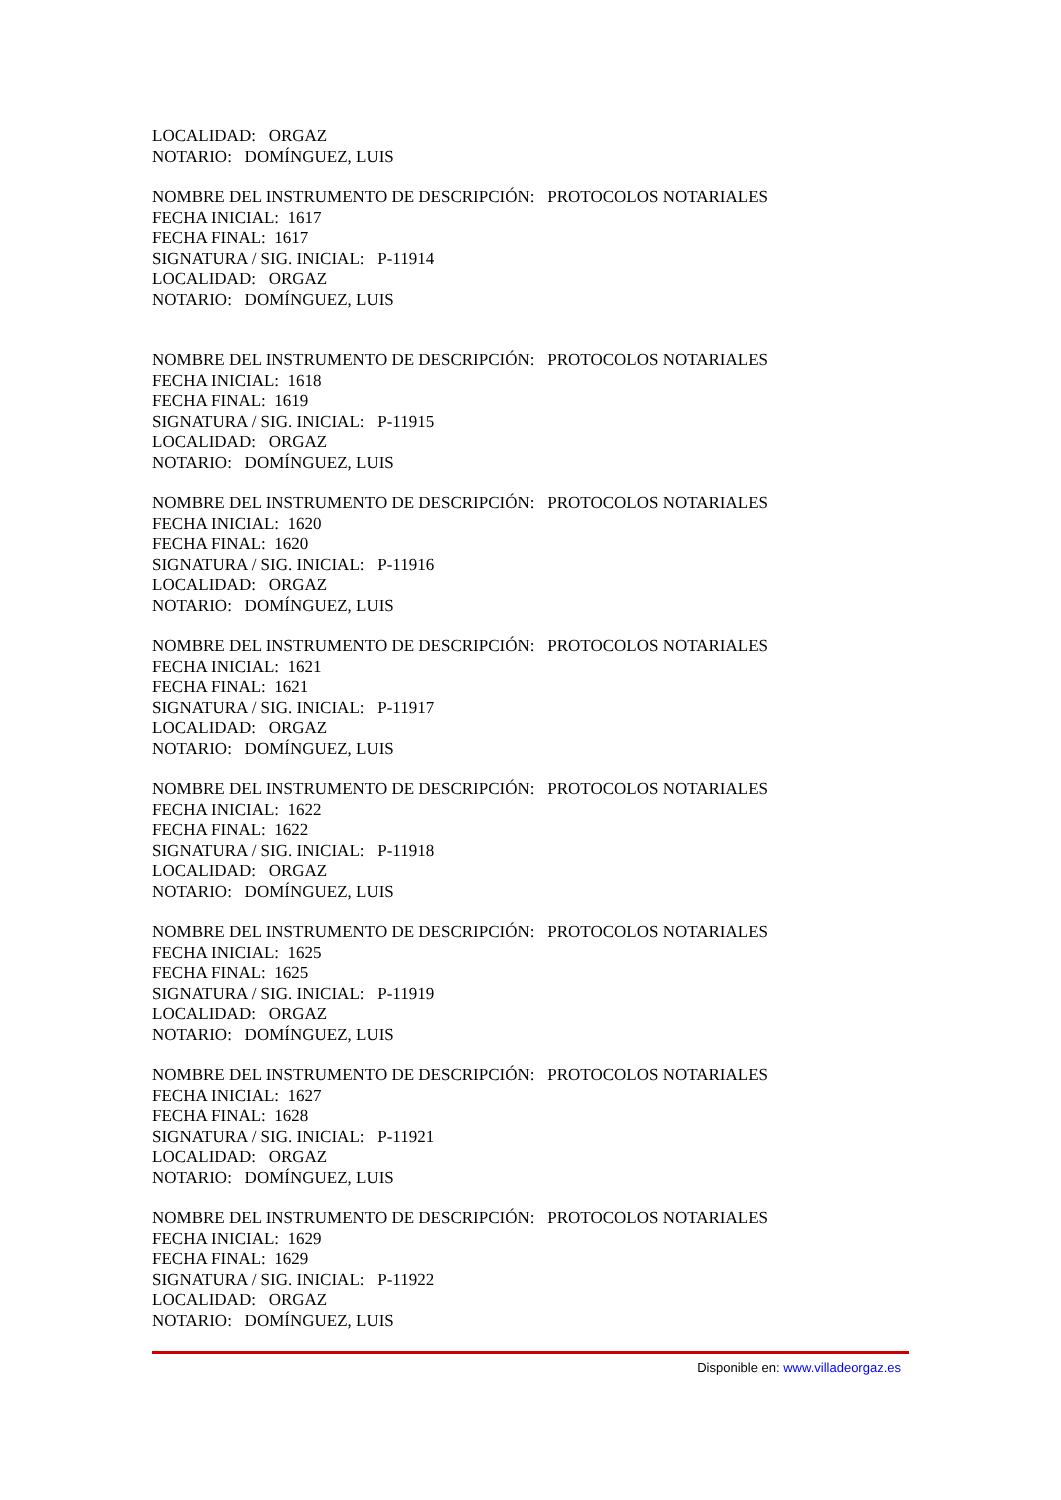LOCALIDAD: ORGAZ
NOTARIO: DOMÍNGUEZ, LUIS
NOMBRE DEL INSTRUMENTO DE DESCRIPCIÓN: PROTOCOLOS NOTARIALES
FECHA INICIAL: 1617
FECHA FINAL: 1617
SIGNATURA / SIG. INICIAL: P-11914
LOCALIDAD: ORGAZ
NOTARIO: DOMÍNGUEZ, LUIS
NOMBRE DEL INSTRUMENTO DE DESCRIPCIÓN: PROTOCOLOS NOTARIALES
FECHA INICIAL: 1618
FECHA FINAL: 1619
SIGNATURA / SIG. INICIAL: P-11915
LOCALIDAD: ORGAZ
NOTARIO: DOMÍNGUEZ, LUIS
NOMBRE DEL INSTRUMENTO DE DESCRIPCIÓN: PROTOCOLOS NOTARIALES
FECHA INICIAL: 1620
FECHA FINAL: 1620
SIGNATURA / SIG. INICIAL: P-11916
LOCALIDAD: ORGAZ
NOTARIO: DOMÍNGUEZ, LUIS
NOMBRE DEL INSTRUMENTO DE DESCRIPCIÓN: PROTOCOLOS NOTARIALES
FECHA INICIAL: 1621
FECHA FINAL: 1621
SIGNATURA / SIG. INICIAL: P-11917
LOCALIDAD: ORGAZ
NOTARIO: DOMÍNGUEZ, LUIS
NOMBRE DEL INSTRUMENTO DE DESCRIPCIÓN: PROTOCOLOS NOTARIALES
FECHA INICIAL: 1622
FECHA FINAL: 1622
SIGNATURA / SIG. INICIAL: P-11918
LOCALIDAD: ORGAZ
NOTARIO: DOMÍNGUEZ, LUIS
NOMBRE DEL INSTRUMENTO DE DESCRIPCIÓN: PROTOCOLOS NOTARIALES
FECHA INICIAL: 1625
FECHA FINAL: 1625
SIGNATURA / SIG. INICIAL: P-11919
LOCALIDAD: ORGAZ
NOTARIO: DOMÍNGUEZ, LUIS
NOMBRE DEL INSTRUMENTO DE DESCRIPCIÓN: PROTOCOLOS NOTARIALES
FECHA INICIAL: 1627
FECHA FINAL: 1628
SIGNATURA / SIG. INICIAL: P-11921
LOCALIDAD: ORGAZ
NOTARIO: DOMÍNGUEZ, LUIS
NOMBRE DEL INSTRUMENTO DE DESCRIPCIÓN: PROTOCOLOS NOTARIALES
FECHA INICIAL: 1629
FECHA FINAL: 1629
SIGNATURA / SIG. INICIAL: P-11922
LOCALIDAD: ORGAZ
NOTARIO: DOMÍNGUEZ, LUIS
Disponible en: www.villadeorgaz.es